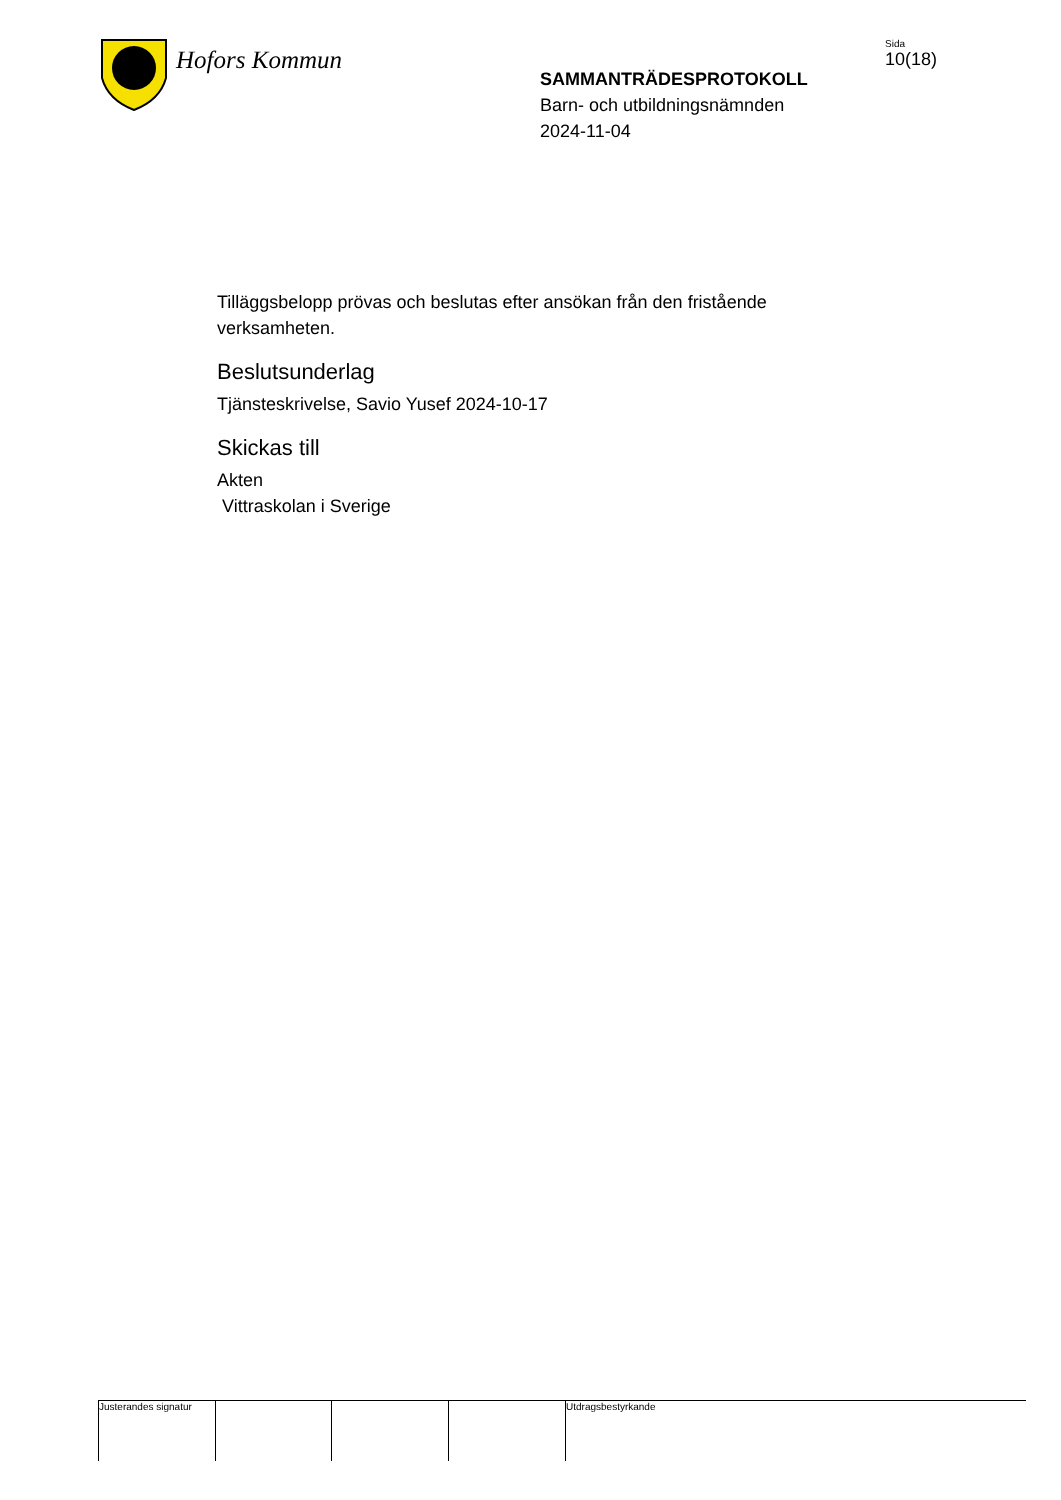Hofors Kommun
SAMMANTRÄDESPROTOKOLL
Barn- och utbildningsnämnden
2024-11-04
Sida
10(18)
Tilläggsbelopp prövas och beslutas efter ansökan från den fristående verksamheten.
Beslutsunderlag
Tjänsteskrivelse, Savio Yusef 2024-10-17
Skickas till
Akten
Vittraskolan i Sverige
Justerandes signatur
Utdragsbestyrkande